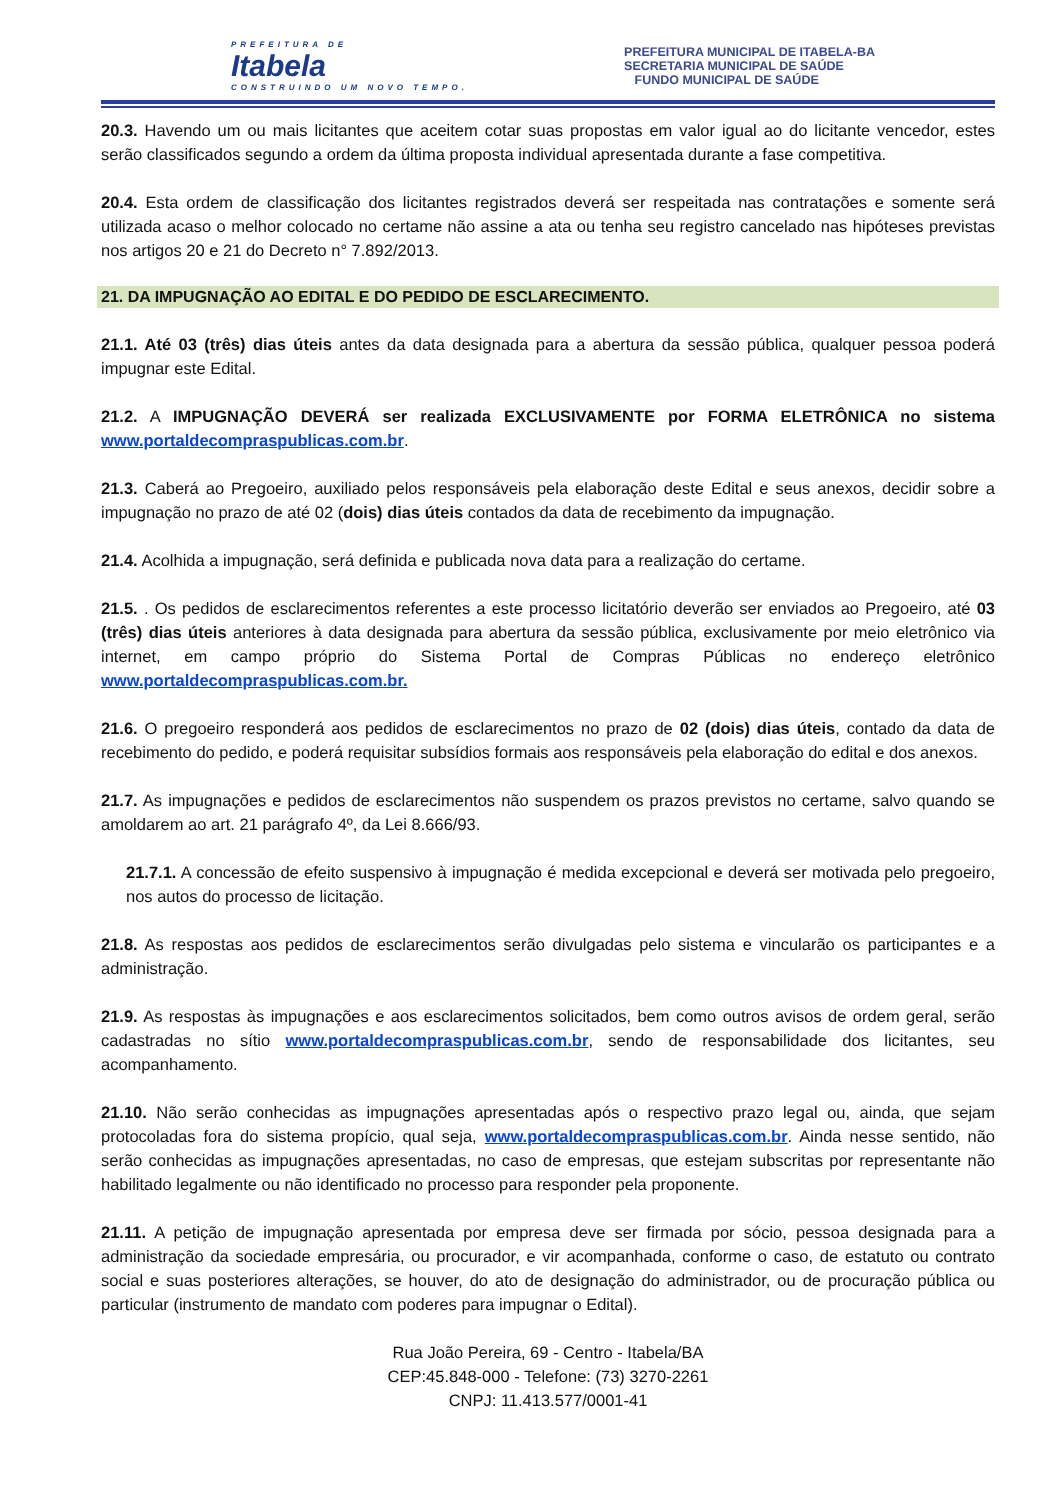PREFEITURA DE
Itabela
CONSTRUINDO UM NOVO TEMPO.
PREFEITURA MUNICIPAL DE ITABELA-BA
SECRETARIA MUNICIPAL DE SAÚDE
FUNDO MUNICIPAL DE SAÚDE
20.3. Havendo um ou mais licitantes que aceitem cotar suas propostas em valor igual ao do licitante vencedor, estes serão classificados segundo a ordem da última proposta individual apresentada durante a fase competitiva.
20.4. Esta ordem de classificação dos licitantes registrados deverá ser respeitada nas contratações e somente será utilizada acaso o melhor colocado no certame não assine a ata ou tenha seu registro cancelado nas hipóteses previstas nos artigos 20 e 21 do Decreto n° 7.892/2013.
21. DA IMPUGNAÇÃO AO EDITAL E DO PEDIDO DE ESCLARECIMENTO.
21.1. Até 03 (três) dias úteis antes da data designada para a abertura da sessão pública, qualquer pessoa poderá impugnar este Edital.
21.2. A IMPUGNAÇÃO DEVERÁ ser realizada EXCLUSIVAMENTE por FORMA ELETRÔNICA no sistema www.portaldecompraspublicas.com.br.
21.3. Caberá ao Pregoeiro, auxiliado pelos responsáveis pela elaboração deste Edital e seus anexos, decidir sobre a impugnação no prazo de até 02 (dois) dias úteis contados da data de recebimento da impugnação.
21.4. Acolhida a impugnação, será definida e publicada nova data para a realização do certame.
21.5. . Os pedidos de esclarecimentos referentes a este processo licitatório deverão ser enviados ao Pregoeiro, até 03 (três) dias úteis anteriores à data designada para abertura da sessão pública, exclusivamente por meio eletrônico via internet, em campo próprio do Sistema Portal de Compras Públicas no endereço eletrônico www.portaldecompraspublicas.com.br.
21.6. O pregoeiro responderá aos pedidos de esclarecimentos no prazo de 02 (dois) dias úteis, contado da data de recebimento do pedido, e poderá requisitar subsídios formais aos responsáveis pela elaboração do edital e dos anexos.
21.7. As impugnações e pedidos de esclarecimentos não suspendem os prazos previstos no certame, salvo quando se amoldarem ao art. 21 parágrafo 4º, da Lei 8.666/93.
21.7.1. A concessão de efeito suspensivo à impugnação é medida excepcional e deverá ser motivada pelo pregoeiro, nos autos do processo de licitação.
21.8. As respostas aos pedidos de esclarecimentos serão divulgadas pelo sistema e vincularão os participantes e a administração.
21.9. As respostas às impugnações e aos esclarecimentos solicitados, bem como outros avisos de ordem geral, serão cadastradas no sítio www.portaldecompraspublicas.com.br, sendo de responsabilidade dos licitantes, seu acompanhamento.
21.10. Não serão conhecidas as impugnações apresentadas após o respectivo prazo legal ou, ainda, que sejam protocoladas fora do sistema propício, qual seja, www.portaldecompraspublicas.com.br. Ainda nesse sentido, não serão conhecidas as impugnações apresentadas, no caso de empresas, que estejam subscritas por representante não habilitado legalmente ou não identificado no processo para responder pela proponente.
21.11. A petição de impugnação apresentada por empresa deve ser firmada por sócio, pessoa designada para a administração da sociedade empresária, ou procurador, e vir acompanhada, conforme o caso, de estatuto ou contrato social e suas posteriores alterações, se houver, do ato de designação do administrador, ou de procuração pública ou particular (instrumento de mandato com poderes para impugnar o Edital).
Rua João Pereira, 69 - Centro - Itabela/BA
CEP:45.848-000 - Telefone: (73) 3270-2261
CNPJ: 11.413.577/0001-41